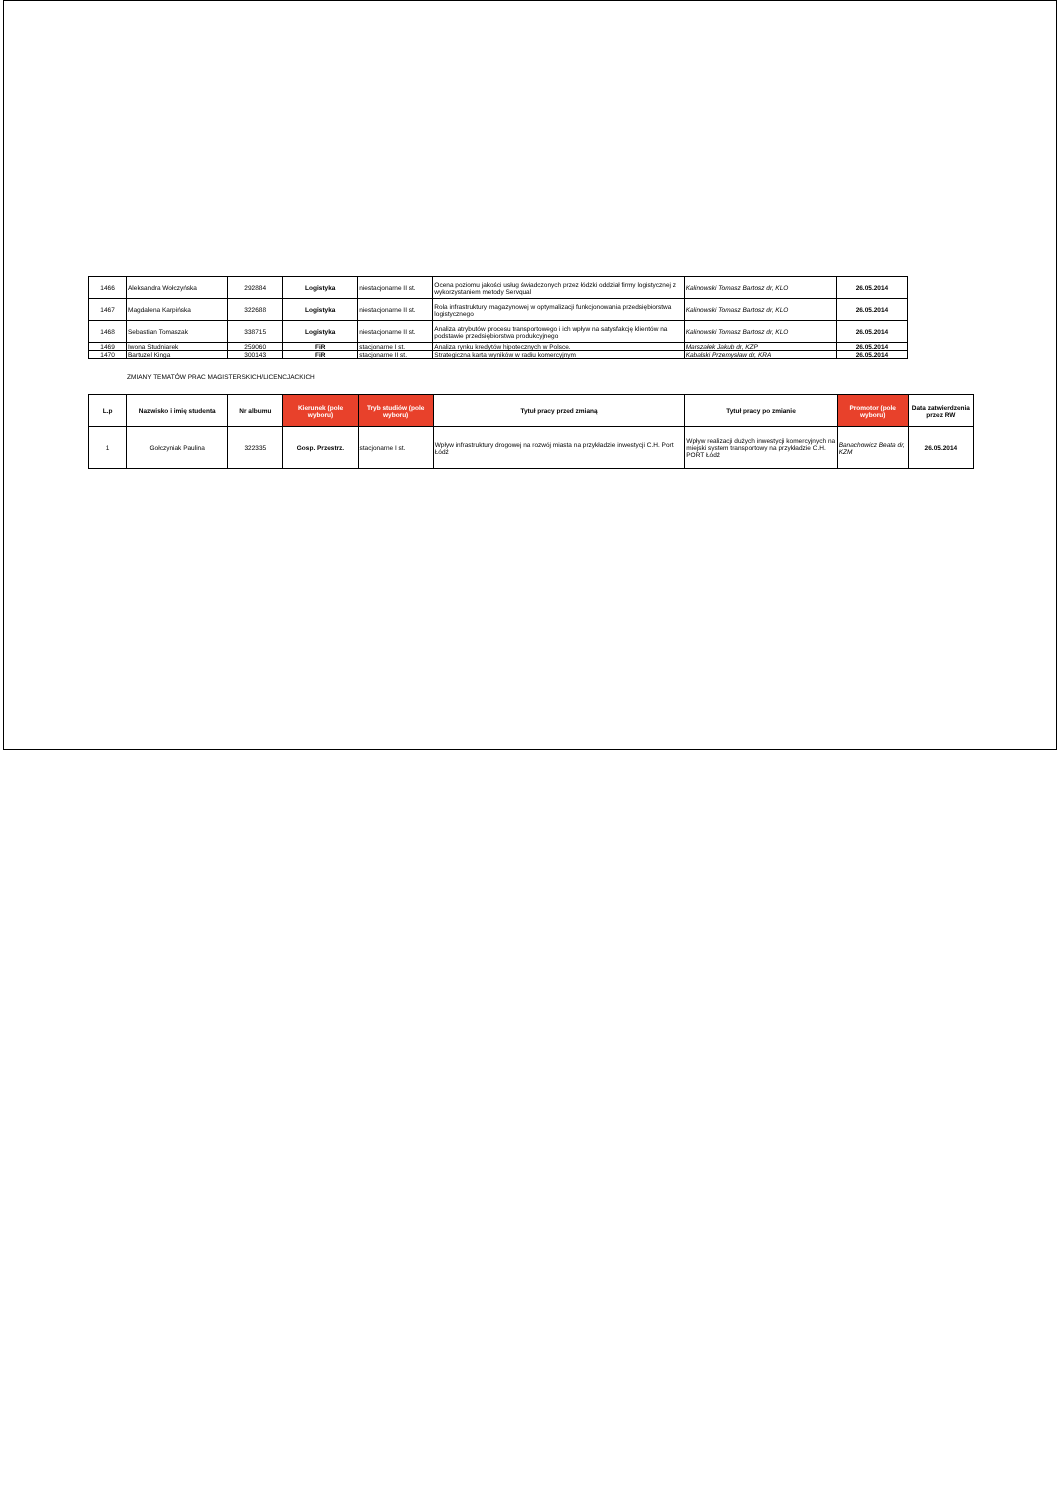| 1466 | Aleksandra Wołczyńska | 292884 | Logistyka | niestacjonarne II st. | Ocena poziomu jakości usług świadczonych przez łódzki oddział firmy logistycznej z wykorzystaniem metody Servqual | Kalinowski Tomasz Bartosz dr, KLO | 26.05.2014 |
| 1467 | Magdalena Karpińska | 322688 | Logistyka | niestacjonarne II st. | Rola infrastruktury magazynowej w optymalizacji funkcjonowania przedsiębiorstwa logistycznego | Kalinowski Tomasz Bartosz dr, KLO | 26.05.2014 |
| 1468 | Sebastian Tomaszak | 338715 | Logistyka | niestacjonarne II st. | Analiza atrybutów procesu transportowego i ich wpływ na satysfakcję klientów na podstawie przedsiębiorstwa produkcyjnego | Kalinowski Tomasz Bartosz dr, KLO | 26.05.2014 |
| 1469 | Iwona Studniarek | 259060 | FiR | stacjonarne I st. | Analiza rynku kredytów hipotecznych w Polsce. | Marszałek Jakub dr, KZP | 26.05.2014 |
| 1470 | Bartuzel Kinga | 300143 | FiR | stacjonarne II st. | Strategiczna karta wyników w radiu komercyjnym | Kabalski Przemysław dr, KRA | 26.05.2014 |
ZMIANY TEMATÓW PRAC MAGISTERSKICH/LICENCJACKICH
| L.p | Nazwisko i imię studenta | Nr albumu | Kierunek (pole wyboru) | Tryb studiów (pole wyboru) | Tytuł pracy przed zmianą | Tytuł pracy po zmianie | Promotor (pole wyboru) | Data zatwierdzenia przez RW |
| --- | --- | --- | --- | --- | --- | --- | --- | --- |
| 1 | Gołczyniak Paulina | 322335 | Gosp. Przestrz. | stacjonarne I st. | Wpływ infrastruktury drogowej na rozwój miasta na przykładzie inwestycji C.H. Port Łódź | Wpływ realizacji dużych inwestycji komercyjnych na miejski system transportowy na przykładzie C.H. PORT Łódź | Banachowicz Beata dr, KZM | 26.05.2014 |